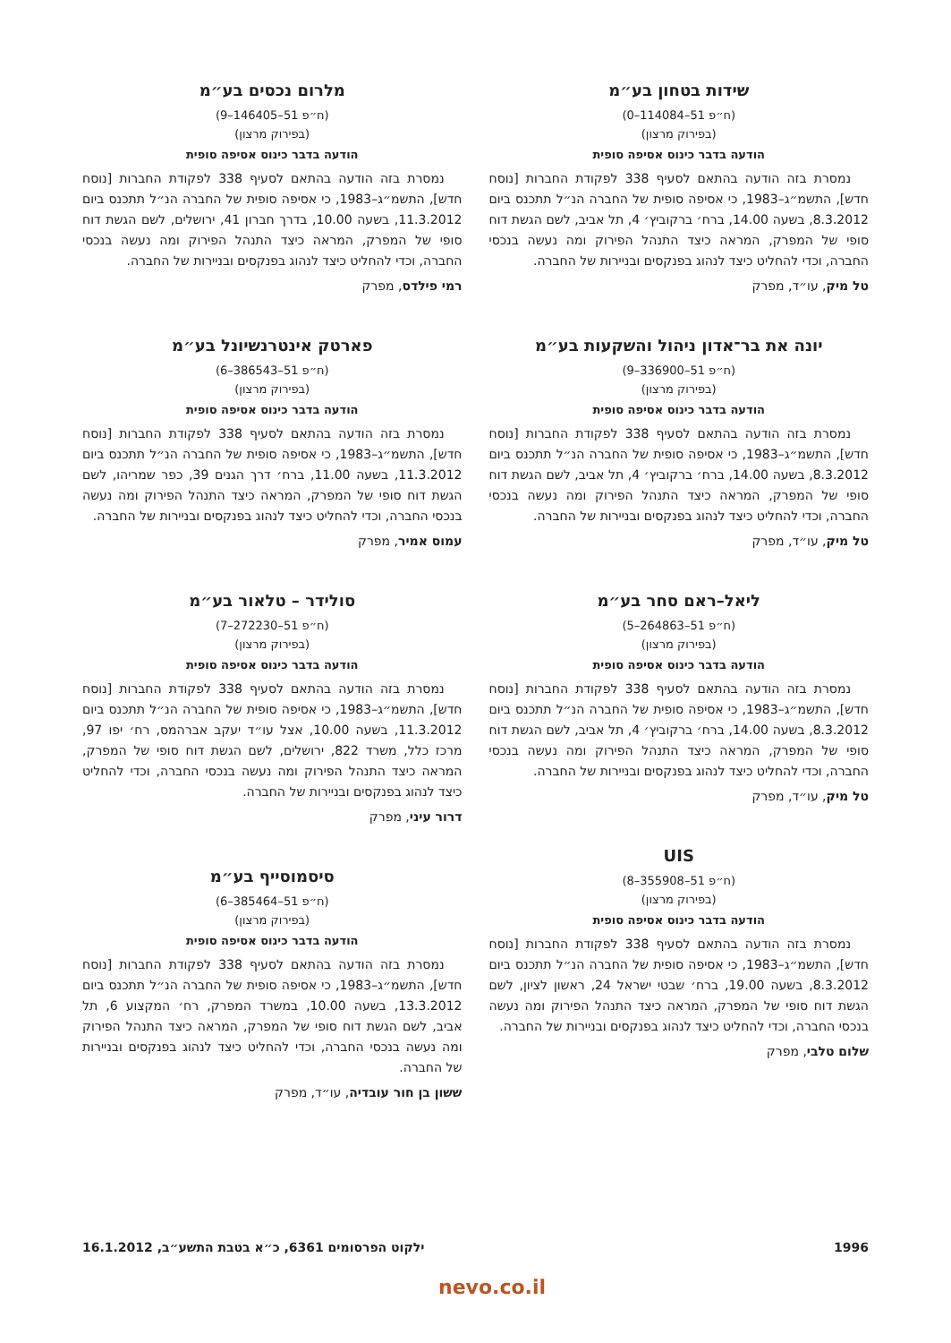שידות בטחון בע״מ
(ח״פ 51–114084–0)
(בפירוק מרצון)
הודעה בדבר כינוס אסיפה סופית
נמסרת בזה הודעה בהתאם לסעיף 338 לפקודת החברות [נוסח חדש], התשמ״ג–1983, כי אסיפה סופית של החברה הנ״ל תתכנס ביום 8.3.2012, בשעה 14.00, ברח׳ ברקוביץ׳ 4, תל אביב, לשם הגשת דוח סופי של המפרק, המראה כיצד התנהל הפירוק ומה נעשה בנכסי החברה, וכדי להחליט כיצד לנהוג בפנקסים ובניירות של החברה.
טל מיק, עו״ד, מפרק
יונה את בר־אדון ניהול והשקעות בע״מ
(ח״פ 51–336900–9)
(בפירוק מרצון)
הודעה בדבר כינוס אסיפה סופית
נמסרת בזה הודעה בהתאם לסעיף 338 לפקודת החברות [נוסח חדש], התשמ״ג–1983, כי אסיפה סופית של החברה הנ״ל תתכנס ביום 8.3.2012, בשעה 14.00, ברח׳ ברקוביץ׳ 4, תל אביב, לשם הגשת דוח סופי של המפרק, המראה כיצד התנהל הפירוק ומה נעשה בנכסי החברה, וכדי להחליט כיצד לנהוג בפנקסים ובניירות של החברה.
טל מיק, עו״ד, מפרק
ליאל–ראם סחר בע״מ
(ח״פ 51–264863–5)
(בפירוק מרצון)
הודעה בדבר כינוס אסיפה סופית
נמסרת בזה הודעה בהתאם לסעיף 338 לפקודת החברות [נוסח חדש], התשמ״ג–1983, כי אסיפה סופית של החברה הנ״ל תתכנס ביום 8.3.2012, בשעה 14.00, ברח׳ ברקוביץ׳ 4, תל אביב, לשם הגשת דוח סופי של המפרק, המראה כיצד התנהל הפירוק ומה נעשה בנכסי החברה, וכדי להחליט כיצד לנהוג בפנקסים ובניירות של החברה.
טל מיק, עו״ד, מפרק
UIS
(ח״פ 51–355908–8)
(בפירוק מרצון)
הודעה בדבר כינוס אסיפה סופית
נמסרת בזה הודעה בהתאם לסעיף 338 לפקודת החברות [נוסח חדש], התשמ״ג–1983, כי אסיפה סופית של החברה הנ״ל תתכנס ביום 8.3.2012, בשעה 19.00, ברח׳ שבטי ישראל 24, ראשון לציון, לשם הגשת דוח סופי של המפרק, המראה כיצד התנהל הפירוק ומה נעשה בנכסי החברה, וכדי להחליט כיצד לנהוג בפנקסים ובניירות של החברה.
שלום טלבי, מפרק
מלרום נכסים בע״מ
(ח״פ 51–146405–9)
(בפירוק מרצון)
הודעה בדבר כינוס אסיפה סופית
נמסרת בזה הודעה בהתאם לסעיף 338 לפקודת החברות [נוסח חדש], התשמ״ג–1983, כי אסיפה סופית של החברה הנ״ל תתכנס ביום 11.3.2012, בשעה 10.00, בדרך חברון 41, ירושלים, לשם הגשת דוח סופי של המפרק, המראה כיצד התנהל הפירוק ומה נעשה בנכסי החברה, וכדי להחליט כיצד לנהוג בפנקסים ובניירות של החברה.
רמי פילדס, מפרק
פארטק אינטרנשיונל בע״מ
(ח״פ 51–386543–6)
(בפירוק מרצון)
הודעה בדבר כינוס אסיפה סופית
נמסרת בזה הודעה בהתאם לסעיף 338 לפקודת החברות [נוסח חדש], התשמ״ג–1983, כי אסיפה סופית של החברה הנ״ל תתכנס ביום 11.3.2012, בשעה 11.00, ברח׳ דרך הגנים 39, כפר שמריהו, לשם הגשת דוח סופי של המפרק, המראה כיצד התנהל הפירוק ומה נעשה בנכסי החברה, וכדי להחליט כיצד לנהוג בפנקסים ובניירות של החברה.
עמוס אמיר, מפרק
סולידר – טלאור בע״מ
(ח״פ 51–272230–7)
(בפירוק מרצון)
הודעה בדבר כינוס אסיפה סופית
נמסרת בזה הודעה בהתאם לסעיף 338 לפקודת החברות [נוסח חדש], התשמ״ג–1983, כי אסיפה סופית של החברה הנ״ל תתכנס ביום 11.3.2012, בשעה 10.00, אצל עו״ד יעקב אברהמס, רח׳ יפו 97, מרכז כלל, משרד 822, ירושלים, לשם הגשת דוח סופי של המפרק, המראה כיצד התנהל הפירוק ומה נעשה בנכסי החברה, וכדי להחליט כיצד לנהוג בפנקסים ובניירות של החברה.
דרור עיני, מפרק
סיסמוסייף בע״מ
(ח״פ 51–385464–6)
(בפירוק מרצון)
הודעה בדבר כינוס אסיפה סופית
נמסרת בזה הודעה בהתאם לסעיף 338 לפקודת החברות [נוסח חדש], התשמ״ג–1983, כי אסיפה סופית של החברה הנ״ל תתכנס ביום 13.3.2012, בשעה 10.00, במשרד המפרק, רח׳ המקצוע 6, תל אביב, לשם הגשת דוח סופי של המפרק, המראה כיצד התנהל הפירוק ומה נעשה בנכסי החברה, וכדי להחליט כיצד לנהוג בפנקסים ובניירות של החברה.
ששון בן חור עובדיה, עו״ד, מפרק
1996 ילקוט הפרסומים 6361, כ״א בטבת התשע״ב, 16.1.2012
nevo.co.il